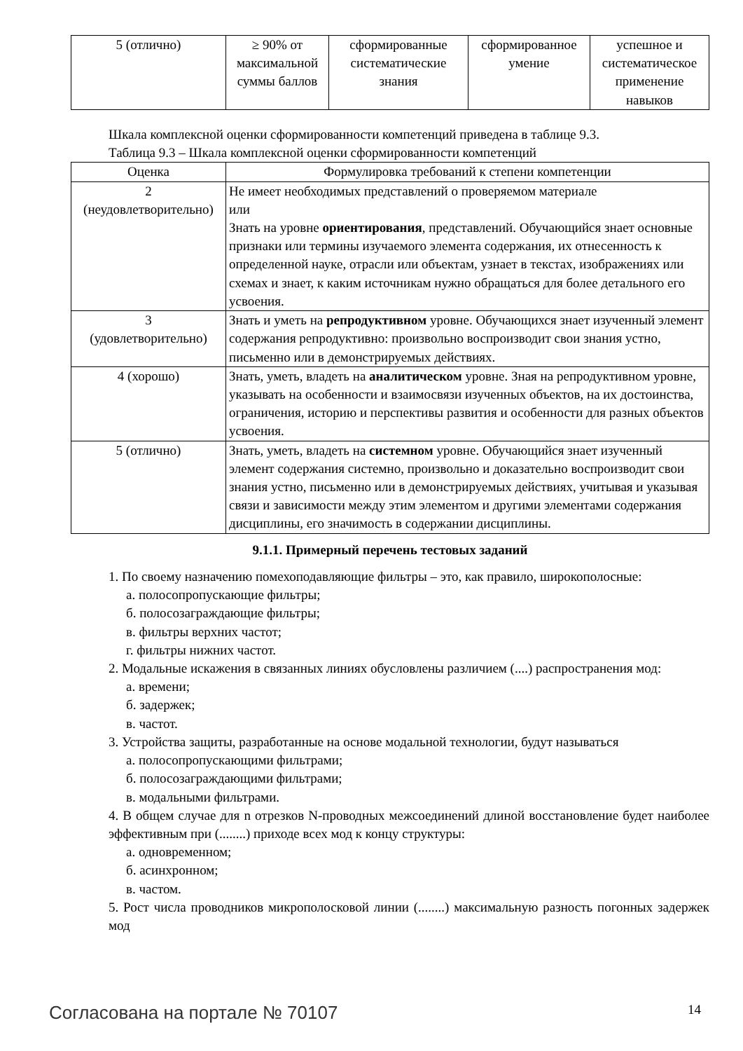| 5 (отлично) | ≥ 90% от максимальной суммы баллов | сформированные систематические знания | сформированное умение | успешное и систематическое применение навыков |
Шкала комплексной оценки сформированности компетенций приведена в таблице 9.3.
Таблица 9.3 – Шкала комплексной оценки сформированности компетенций
| Оценка | Формулировка требований к степени компетенции |
| --- | --- |
| 2 (неудовлетворительно) | Не имеет необходимых представлений о проверяемом материале или Знать на уровне ориентирования , представлений. Обучающийся знает основные признаки или термины изучаемого элемента содержания, их отнесенность к определенной науке, отрасли или объектам, узнает в текстах, изображениях или схемах и знает, к каким источникам нужно обращаться для более детального его усвоения. |
| 3 (удовлетворительно) | Знать и уметь на репродуктивном уровне. Обучающихся знает изученный элемент содержания репродуктивно: произвольно воспроизводит свои знания устно, письменно или в демонстрируемых действиях. |
| 4 (хорошо) | Знать, уметь, владеть на аналитическом уровне. Зная на репродуктивном уровне, указывать на особенности и взаимосвязи изученных объектов, на их достоинства, ограничения, историю и перспективы развития и особенности для разных объектов усвоения. |
| 5 (отлично) | Знать, уметь, владеть на системном уровне. Обучающийся знает изученный элемент содержания системно, произвольно и доказательно воспроизводит свои знания устно, письменно или в демонстрируемых действиях, учитывая и указывая связи и зависимости между этим элементом и другими элементами содержания дисциплины, его значимость в содержании дисциплины. |
9.1.1. Примерный перечень тестовых заданий
1. По своему назначению помехоподавляющие фильтры – это, как правило, широкополосные:
а. полосопропускающие фильтры;
б. полосозаграждающие фильтры;
в. фильтры верхних частот;
г. фильтры нижних частот.
2. Модальные искажения в связанных линиях обусловлены различием (....) распространения мод:
а. времени;
б. задержек;
в. частот.
3. Устройства защиты, разработанные на основе модальной технологии, будут называться
а. полосопропускающими фильтрами;
б. полосозаграждающими фильтрами;
в. модальными фильтрами.
4. В общем случае для n отрезков N-проводных межсоединений длиной восстановление будет наиболее эффективным при (........) приходе всех мод к концу структуры:
а. одновременном;
б. асинхронном;
в. частом.
5. Рост числа проводников микрополосковой линии (........) максимальную разность погонных задержек мод
Согласована на портале № 70107 14